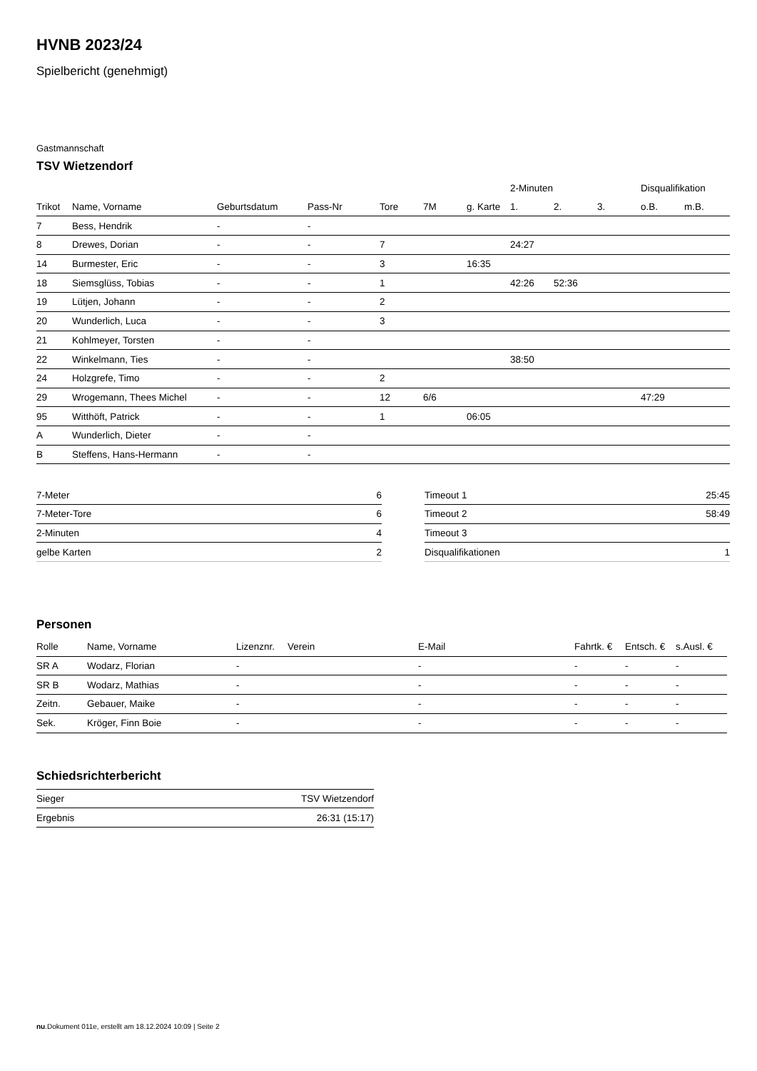HVNB 2023/24
Spielbericht (genehmigt)
Gastmannschaft
TSV Wietzendorf
| | | | | | | | 2-Minuten | | | Disqualifikation | |
| --- | --- | --- | --- | --- | --- | --- | --- | --- | --- | --- | --- |
| Trikot | Name, Vorname | Geburtsdatum | Pass-Nr | Tore | 7M | g. Karte | 1. | 2. | 3. | o.B. | m.B. |
| 7 | Bess, Hendrik | - | - | | | | | | | | |
| 8 | Drewes, Dorian | - | - | 7 | | | 24:27 | | | | |
| 14 | Burmester, Eric | - | - | 3 | | 16:35 | | | | | |
| 18 | Siemsglüss, Tobias | - | - | 1 | | | 42:26 | 52:36 | | | |
| 19 | Lütjen, Johann | - | - | 2 | | | | | | | |
| 20 | Wunderlich, Luca | - | - | 3 | | | | | | | |
| 21 | Kohlmeyer, Torsten | - | - | | | | | | | | |
| 22 | Winkelmann, Ties | - | - | | | | 38:50 | | | | |
| 24 | Holzgrefe, Timo | - | - | 2 | | | | | | | |
| 29 | Wrogemann, Thees Michel | - | - | 12 | 6/6 | | | | | 47:29 | |
| 95 | Witthöft, Patrick | - | - | 1 | | 06:05 | | | | | |
| A | Wunderlich, Dieter | - | - | | | | | | | | |
| B | Steffens, Hans-Hermann | - | - | | | | | | | | |
| 7-Meter | 6 |
| 7-Meter-Tore | 6 |
| 2-Minuten | 4 |
| gelbe Karten | 2 |
| Timeout 1 | 25:45 |
| Timeout 2 | 58:49 |
| Timeout 3 | |
| Disqualifikationen | 1 |
Personen
| Rolle | Name, Vorname | Lizenznr. | Verein | E-Mail | Fahrtk. € | Entsch. € | s.Ausl. € |
| --- | --- | --- | --- | --- | --- | --- | --- |
| SR A | Wodarz, Florian | - | | - | - | - | - |
| SR B | Wodarz, Mathias | - | | - | - | - | - |
| Zeitn. | Gebauer, Maike | - | | - | - | - | - |
| Sek. | Kröger, Finn Boie | - | | - | - | - | - |
Schiedsrichterbericht
| Sieger | TSV Wietzendorf |
| Ergebnis | 26:31 (15:17) |
nu.Dokument 011e, erstellt am 18.12.2024 10:09 | Seite 2